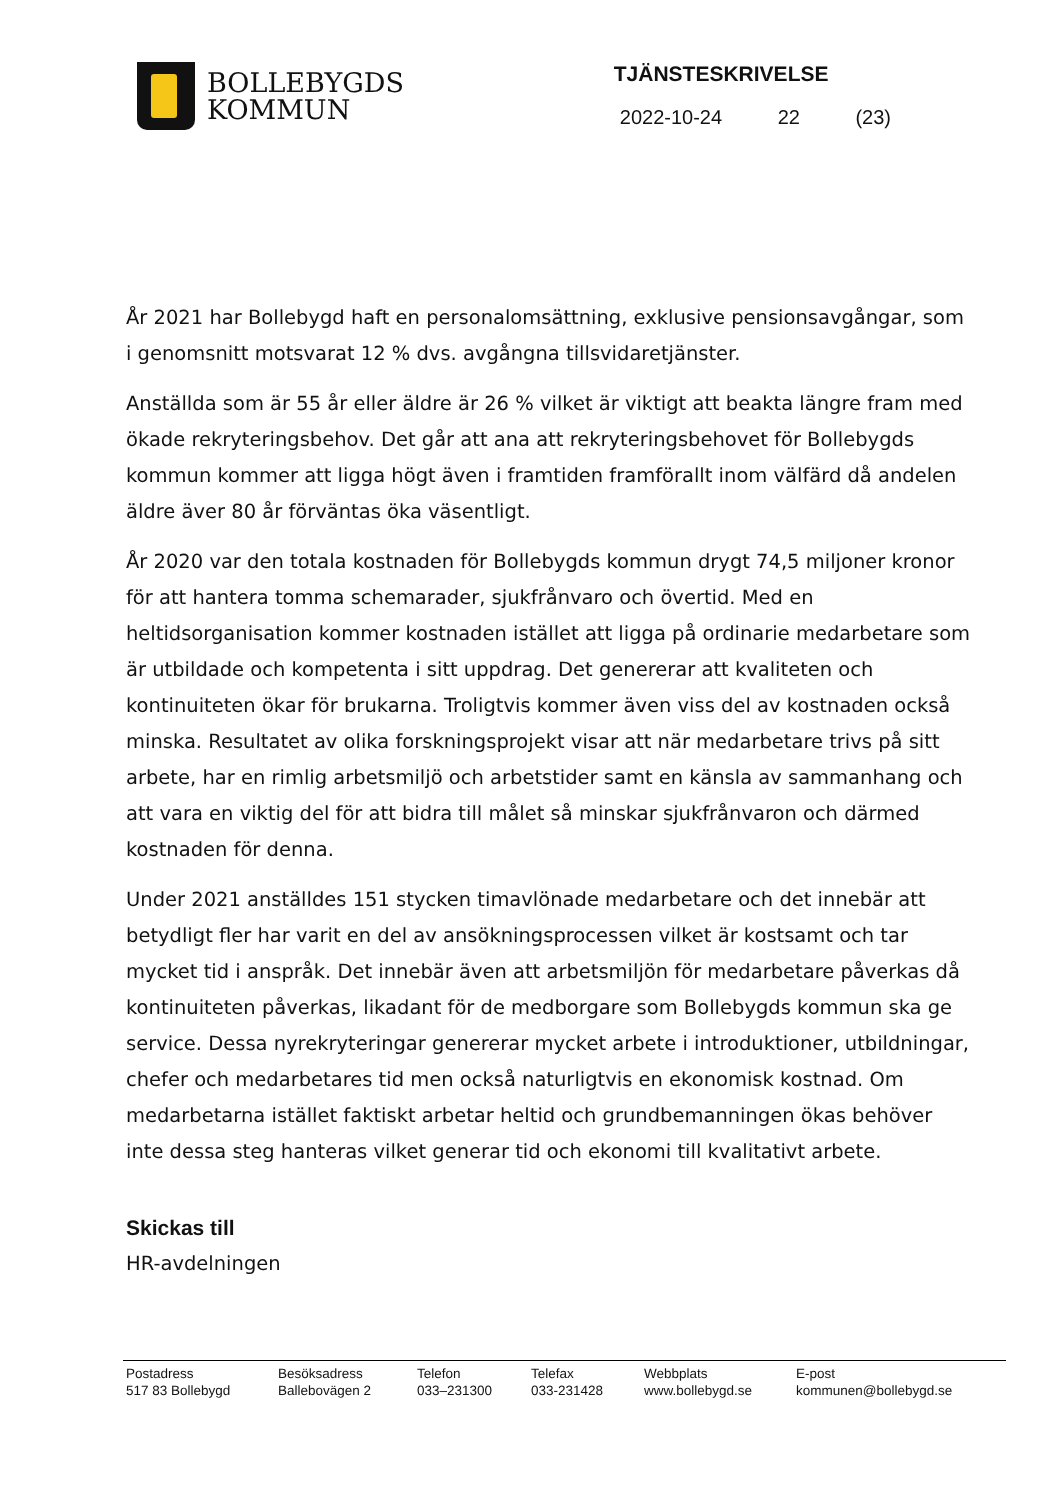BOLLEBYGDS
KOMMUN
TJÄNSTESKRIVELSE
2022-10-24 22 (23)
År 2021 har Bollebygd haft en personalomsättning, exklusive pensionsavgångar, som i genomsnitt motsvarat 12 % dvs. avgångna tillsvidaretjänster.
Anställda som är 55 år eller äldre är 26 % vilket är viktigt att beakta längre fram med ökade rekryteringsbehov. Det går att ana att rekryteringsbehovet för Bollebygds kommun kommer att ligga högt även i framtiden framförallt inom välfärd då andelen äldre äver 80 år förväntas öka väsentligt.
År 2020 var den totala kostnaden för Bollebygds kommun drygt 74,5 miljoner kronor för att hantera tomma schemarader, sjukfrånvaro och övertid. Med en heltidsorganisation kommer kostnaden istället att ligga på ordinarie medarbetare som är utbildade och kompetenta i sitt uppdrag. Det genererar att kvaliteten och kontinuiteten ökar för brukarna. Troligtvis kommer även viss del av kostnaden också minska. Resultatet av olika forskningsprojekt visar att när medarbetare trivs på sitt arbete, har en rimlig arbetsmiljö och arbetstider samt en känsla av sammanhang och att vara en viktig del för att bidra till målet så minskar sjukfrånvaron och därmed kostnaden för denna.
Under 2021 anställdes 151 stycken timavlönade medarbetare och det innebär att betydligt fler har varit en del av ansökningsprocessen vilket är kostsamt och tar mycket tid i anspråk. Det innebär även att arbetsmiljön för medarbetare påverkas då kontinuiteten påverkas, likadant för de medborgare som Bollebygds kommun ska ge service. Dessa nyrekryteringar genererar mycket arbete i introduktioner, utbildningar, chefer och medarbetares tid men också naturligtvis en ekonomisk kostnad. Om medarbetarna istället faktiskt arbetar heltid och grundbemanningen ökas behöver inte dessa steg hanteras vilket generar tid och ekonomi till kvalitativt arbete.
Skickas till
HR-avdelningen
Postadress
517 83 Bollebygd
Besöksadress
Ballebovägen 2
Telefon
033–231300
Telefax
033-231428
Webbplats
www.bollebygd.se
E-post
kommunen@bollebygd.se